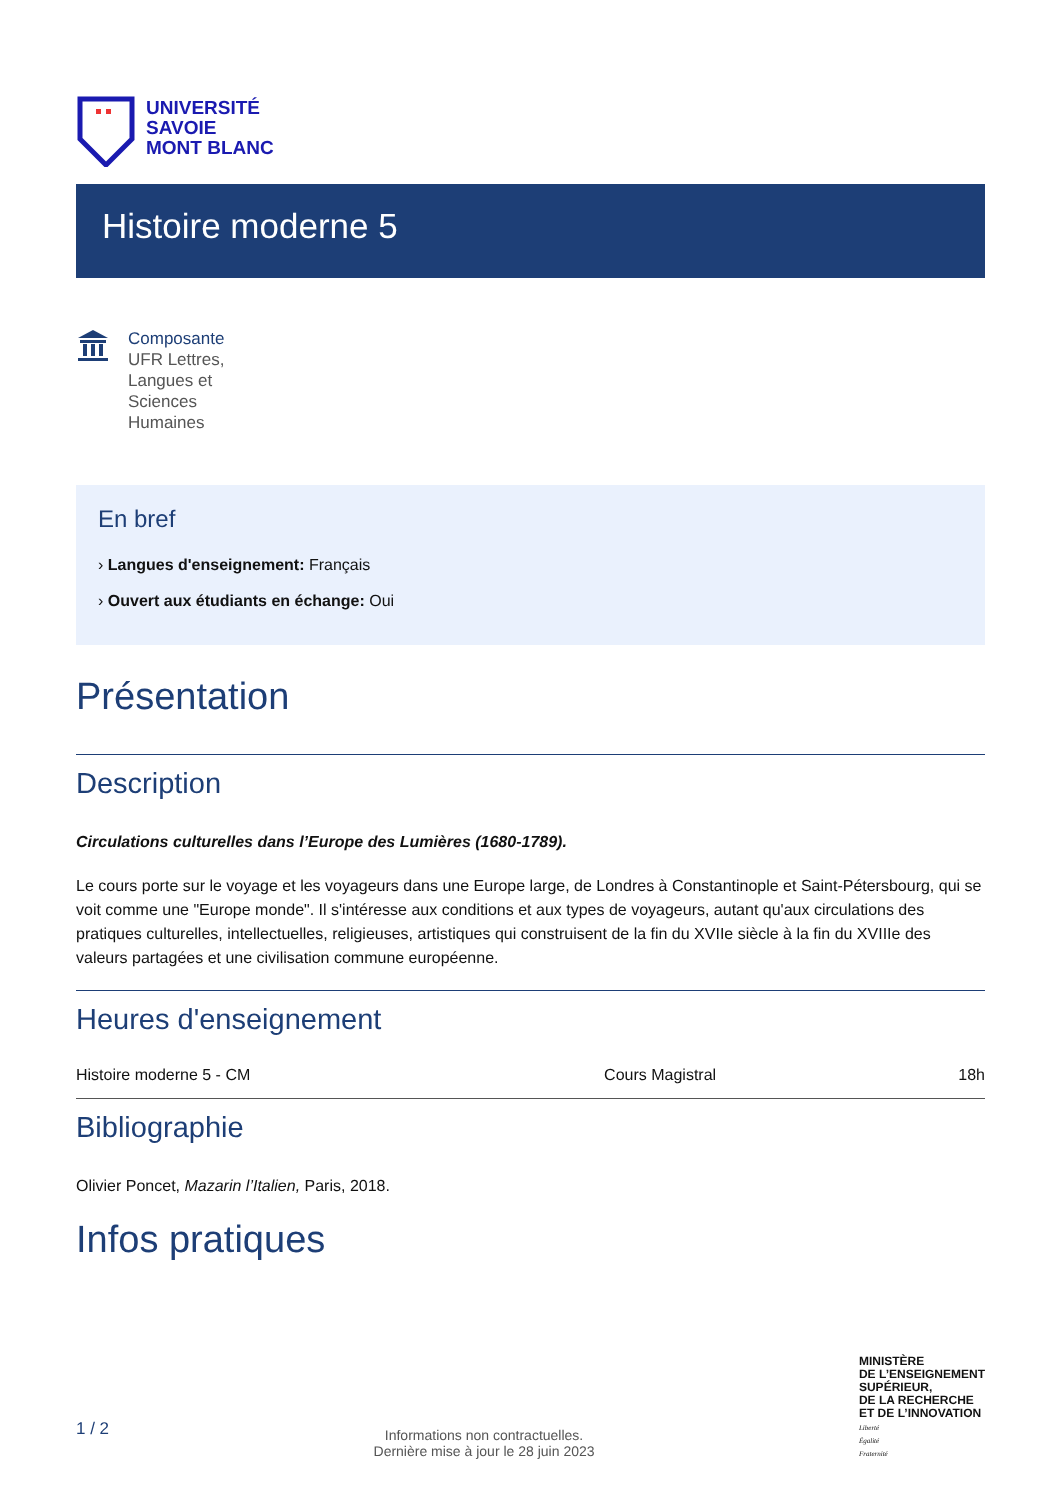UNIVERSITÉ
SAVOIE
MONT BLANC
Histoire moderne 5
Composante
UFR Lettres,
Langues et
Sciences
Humaines
En bref
› Langues d'enseignement: Français
› Ouvert aux étudiants en échange: Oui
Présentation
Description
Circulations culturelles dans l’Europe des Lumières (1680-1789).
Le cours porte sur le voyage et les voyageurs dans une Europe large, de Londres à Constantinople et Saint-Pétersbourg, qui se voit comme une "Europe monde". Il s'intéresse aux conditions et aux types de voyageurs, autant qu'aux circulations des pratiques culturelles, intellectuelles, religieuses, artistiques qui construisent de la fin du XVIIe siècle à la fin du XVIIIe des valeurs partagées et une civilisation commune européenne.
Heures d'enseignement
| Histoire moderne 5 - CM | Cours Magistral | 18h |
Bibliographie
Olivier Poncet, Mazarin l’Italien, Paris, 2018.
Infos pratiques
1 / 2
Informations non contractuelles.
Dernière mise à jour le 28 juin 2023
MINISTÈRE
DE L’ENSEIGNEMENT
SUPÉRIEUR,
DE LA RECHERCHE
ET DE L’INNOVATION
Liberté
Égalité
Fraternité